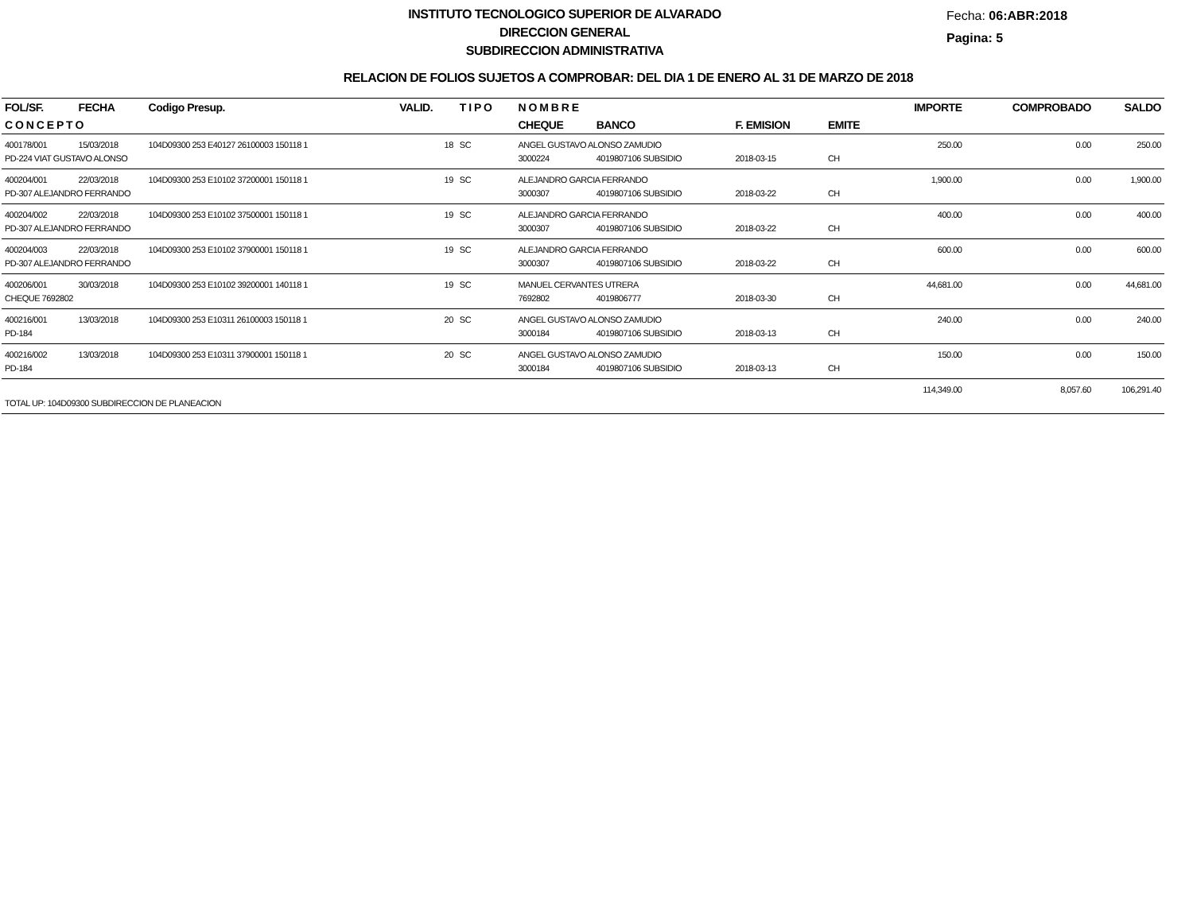INSTITUTO TECNOLOGICO SUPERIOR DE ALVARADO
DIRECCION GENERAL
SUBDIRECCION ADMINISTRATIVA
Fecha: 06:ABR:2018
Pagina: 5
RELACION DE FOLIOS SUJETOS A COMPROBAR: DEL DIA 1 DE ENERO AL 31 DE MARZO DE 2018
| FOL/SF. | FECHA | Codigo Presup. | VALID. | T I P O | N O M B R E | | | | IMPORTE | COMPROBADO | SALDO |
| --- | --- | --- | --- | --- | --- | --- | --- | --- | --- | --- | --- |
| C O N C E P T O | | | | | CHEQUE | BANCO | F. EMISION | EMITE | | | |
| 400178/001 | 15/03/2018 | 104D09300 253 E40127 26100003 150118 1 | 18 | SC | ANGEL GUSTAVO ALONSO ZAMUDIO | | | | 250.00 | 0.00 | 250.00 |
| PD-224 VIAT GUSTAVO ALONSO | | | | | 3000224 | 4019807106 SUBSIDIO | 2018-03-15 | CH | | | |
| 400204/001 | 22/03/2018 | 104D09300 253 E10102 37200001 150118 1 | 19 | SC | ALEJANDRO GARCIA FERRANDO | | | | 1,900.00 | 0.00 | 1,900.00 |
| PD-307 ALEJANDRO FERRANDO | | | | | 3000307 | 4019807106 SUBSIDIO | 2018-03-22 | CH | | | |
| 400204/002 | 22/03/2018 | 104D09300 253 E10102 37500001 150118 1 | 19 | SC | ALEJANDRO GARCIA FERRANDO | | | | 400.00 | 0.00 | 400.00 |
| PD-307 ALEJANDRO FERRANDO | | | | | 3000307 | 4019807106 SUBSIDIO | 2018-03-22 | CH | | | |
| 400204/003 | 22/03/2018 | 104D09300 253 E10102 37900001 150118 1 | 19 | SC | ALEJANDRO GARCIA FERRANDO | | | | 600.00 | 0.00 | 600.00 |
| PD-307 ALEJANDRO FERRANDO | | | | | 3000307 | 4019807106 SUBSIDIO | 2018-03-22 | CH | | | |
| 400206/001 | 30/03/2018 | 104D09300 253 E10102 39200001 140118 1 | 19 | SC | MANUEL CERVANTES UTRERA | | | | 44,681.00 | 0.00 | 44,681.00 |
| CHEQUE 7692802 | | | | | 7692802 | 4019806777 | 2018-03-30 | CH | | | |
| 400216/001 | 13/03/2018 | 104D09300 253 E10311 26100003 150118 1 | 20 | SC | ANGEL GUSTAVO ALONSO ZAMUDIO | | | | 240.00 | 0.00 | 240.00 |
| PD-184 | | | | | 3000184 | 4019807106 SUBSIDIO | 2018-03-13 | CH | | | |
| 400216/002 | 13/03/2018 | 104D09300 253 E10311 37900001 150118 1 | 20 | SC | ANGEL GUSTAVO ALONSO ZAMUDIO | | | | 150.00 | 0.00 | 150.00 |
| PD-184 | | | | | 3000184 | 4019807106 SUBSIDIO | 2018-03-13 | CH | | | |
| | | | | | | | | | 114,349.00 | 8,057.60 | 106,291.40 |
| TOTAL UP: 104D09300 SUBDIRECCION DE PLANEACION | | | | | | | | | | | |